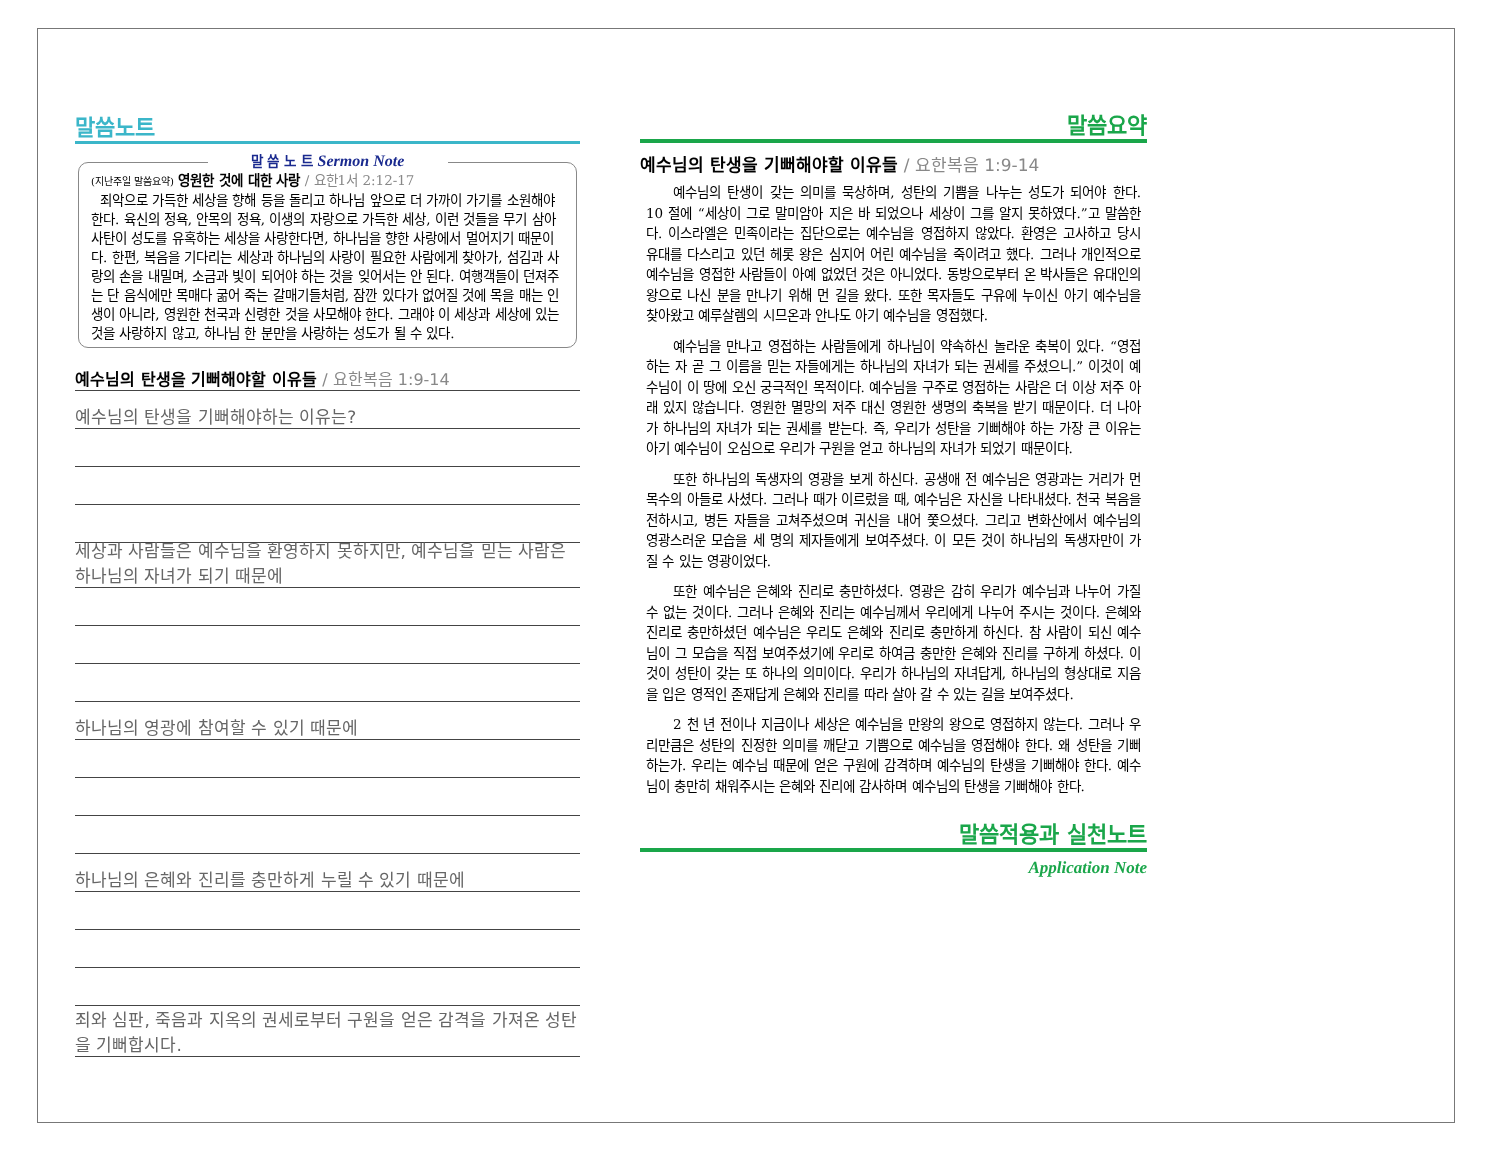말씀노트
말 씀 노 트 Sermon Note
(지난주일 말씀요약) 영원한 것에 대한 사랑 / 요한1서 2:12-17
죄악으로 가득한 세상을 향해 등을 돌리고 하나님 앞으로 더 가까이 가기를 소원해야 한다. 육신의 정욕, 안목의 정욕, 이생의 자랑으로 가득한 세상, 이런 것들을 무기 삼아 사탄이 성도를 유혹하는 세상을 사랑한다면, 하나님을 향한 사랑에서 멀어지기 때문이다. 한편, 복음을 기다리는 세상과 하나님의 사랑이 필요한 사람에게 찾아가, 섬김과 사랑의 손을 내밀며, 소금과 빛이 되어야 하는 것을 잊어서는 안 된다. 여행객들이 던져주는 단 음식에만 목매다 굶어 죽는 갈매기들처럼, 잠깐 있다가 없어질 것에 목을 매는 인생이 아니라, 영원한 천국과 신령한 것을 사모해야 한다. 그래야 이 세상과 세상에 있는 것을 사랑하지 않고, 하나님 한 분만을 사랑하는 성도가 될 수 있다.
예수님의 탄생을 기뻐해야할 이유들 / 요한복음 1:9-14
예수님의 탄생을 기뻐해야하는 이유는?
세상과 사람들은 예수님을 환영하지 못하지만, 예수님을 믿는 사람은 하나님의 자녀가 되기 때문에
하나님의 영광에 참여할 수 있기 때문에
하나님의 은혜와 진리를 충만하게 누릴 수 있기 때문에
죄와 심판, 죽음과 지옥의 권세로부터 구원을 얻은 감격을 가져온 성탄을 기뻐합시다.
말씀요약
예수님의 탄생을 기뻐해야할 이유들 / 요한복음 1:9-14
예수님의 탄생이 갖는 의미를 묵상하며, 성탄의 기쁨을 나누는 성도가 되어야 한다. 10 절에 “세상이 그로 말미암아 지은 바 되었으나 세상이 그를 알지 못하였다.”고 말씀한다. 이스라엘은 민족이라는 집단으로는 예수님을 영접하지 않았다. 환영은 고사하고 당시 유대를 다스리고 있던 헤롯 왕은 심지어 어린 예수님을 죽이려고 했다. 그러나 개인적으로 예수님을 영접한 사람들이 아예 없었던 것은 아니었다. 동방으로부터 온 박사들은 유대인의 왕으로 나신 분을 만나기 위해 먼 길을 왔다. 또한 목자들도 구유에 누이신 아기 예수님을 찾아왔고 예루살렘의 시므온과 안나도 아기 예수님을 영접했다.
예수님을 만나고 영접하는 사람들에게 하나님이 약속하신 놀라운 축복이 있다. “영접하는 자 곧 그 이름을 믿는 자들에게는 하나님의 자녀가 되는 권세를 주셨으니.” 이것이 예수님이 이 땅에 오신 궁극적인 목적이다. 예수님을 구주로 영접하는 사람은 더 이상 저주 아래 있지 않습니다. 영원한 멸망의 저주 대신 영원한 생명의 축복을 받기 때문이다. 더 나아가 하나님의 자녀가 되는 권세를 받는다. 즉, 우리가 성탄을 기뻐해야 하는 가장 큰 이유는 아기 예수님이 오심으로 우리가 구원을 얻고 하나님의 자녀가 되었기 때문이다.
또한 하나님의 독생자의 영광을 보게 하신다. 공생애 전 예수님은 영광과는 거리가 먼 목수의 아들로 사셨다. 그러나 때가 이르렀을 때, 예수님은 자신을 나타내셨다. 천국 복음을 전하시고, 병든 자들을 고쳐주셨으며 귀신을 내어 쫓으셨다. 그리고 변화산에서 예수님의 영광스러운 모습을 세 명의 제자들에게 보여주셨다. 이 모든 것이 하나님의 독생자만이 가질 수 있는 영광이었다.
또한 예수님은 은혜와 진리로 충만하셨다. 영광은 감히 우리가 예수님과 나누어 가질 수 없는 것이다. 그러나 은혜와 진리는 예수님께서 우리에게 나누어 주시는 것이다. 은혜와 진리로 충만하셨던 예수님은 우리도 은혜와 진리로 충만하게 하신다. 참 사람이 되신 예수님이 그 모습을 직접 보여주셨기에 우리로 하여금 충만한 은혜와 진리를 구하게 하셨다. 이것이 성탄이 갖는 또 하나의 의미이다. 우리가 하나님의 자녀답게, 하나님의 형상대로 지음을 입은 영적인 존재답게 은혜와 진리를 따라 살아 갈 수 있는 길을 보여주셨다.
2 천 년 전이나 지금이나 세상은 예수님을 만왕의 왕으로 영접하지 않는다. 그러나 우리만큼은 성탄의 진정한 의미를 깨닫고 기쁨으로 예수님을 영접해야 한다. 왜 성탄을 기뻐하는가. 우리는 예수님 때문에 얻은 구원에 감격하며 예수님의 탄생을 기뻐해야 한다. 예수님이 충만히 채워주시는 은혜와 진리에 감사하며 예수님의 탄생을 기뻐해야 한다.
말씀적용과 실천노트
Application Note